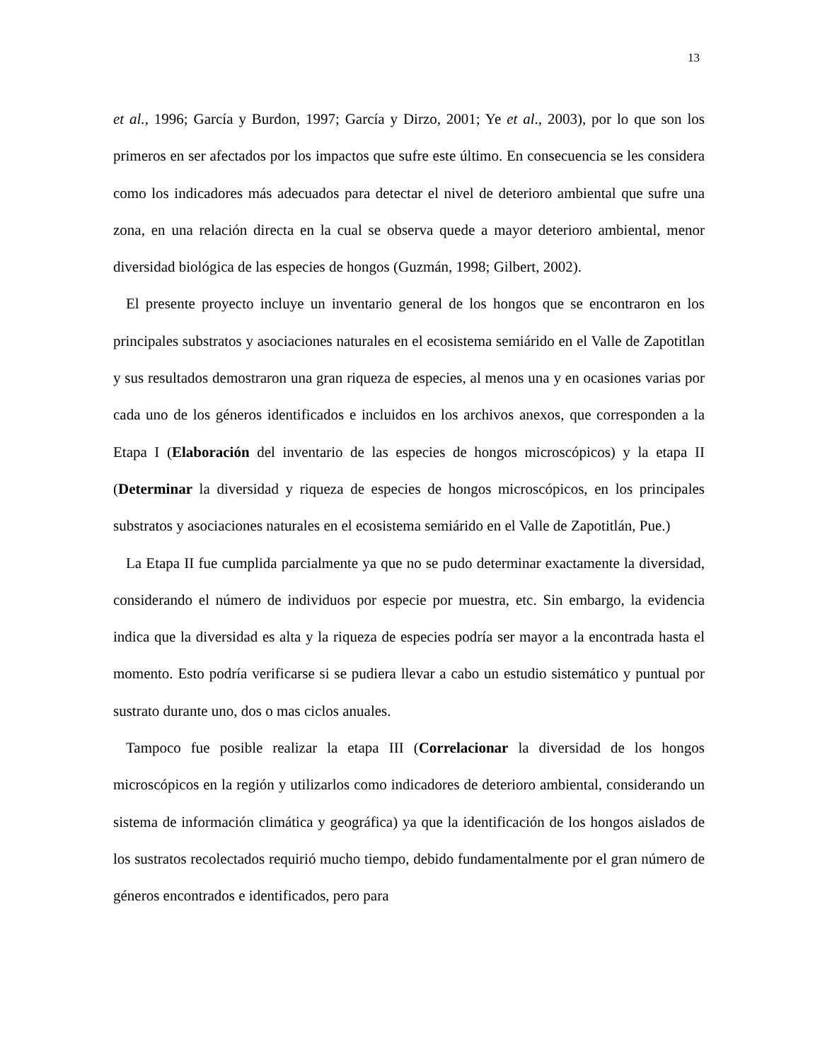13
et al., 1996; García y Burdon, 1997; García y Dirzo, 2001; Ye et al., 2003), por lo que son los primeros en ser afectados por los impactos que sufre este último. En consecuencia se les considera como los indicadores más adecuados para detectar el nivel de deterioro ambiental que sufre una zona, en una relación directa en la cual se observa quede a mayor deterioro ambiental, menor diversidad biológica de las especies de hongos (Guzmán, 1998; Gilbert, 2002).
El presente proyecto incluye un inventario general de los hongos que se encontraron en los principales substratos y asociaciones naturales en el ecosistema semiárido en el Valle de Zapotitlan y sus resultados demostraron una gran riqueza de especies, al menos una y en ocasiones varias por cada uno de los géneros identificados e incluidos en los archivos anexos, que corresponden a la Etapa I (Elaboración del inventario de las especies de hongos microscópicos) y la etapa II (Determinar la diversidad y riqueza de especies de hongos microscópicos, en los principales substratos y asociaciones naturales en el ecosistema semiárido en el Valle de Zapotitlán, Pue.)
La Etapa II fue cumplida parcialmente ya que no se pudo determinar exactamente la diversidad, considerando el número de individuos por especie por muestra, etc. Sin embargo, la evidencia indica que la diversidad es alta y la riqueza de especies podría ser mayor a la encontrada hasta el momento. Esto podría verificarse si se pudiera llevar a cabo un estudio sistemático y puntual por sustrato durante uno, dos o mas ciclos anuales.
Tampoco fue posible realizar la etapa III (Correlacionar la diversidad de los hongos microscópicos en la región y utilizarlos como indicadores de deterioro ambiental, considerando un sistema de información climática y geográfica) ya que la identificación de los hongos aislados de los sustratos recolectados requirió mucho tiempo, debido fundamentalmente por el gran número de géneros encontrados e identificados, pero para